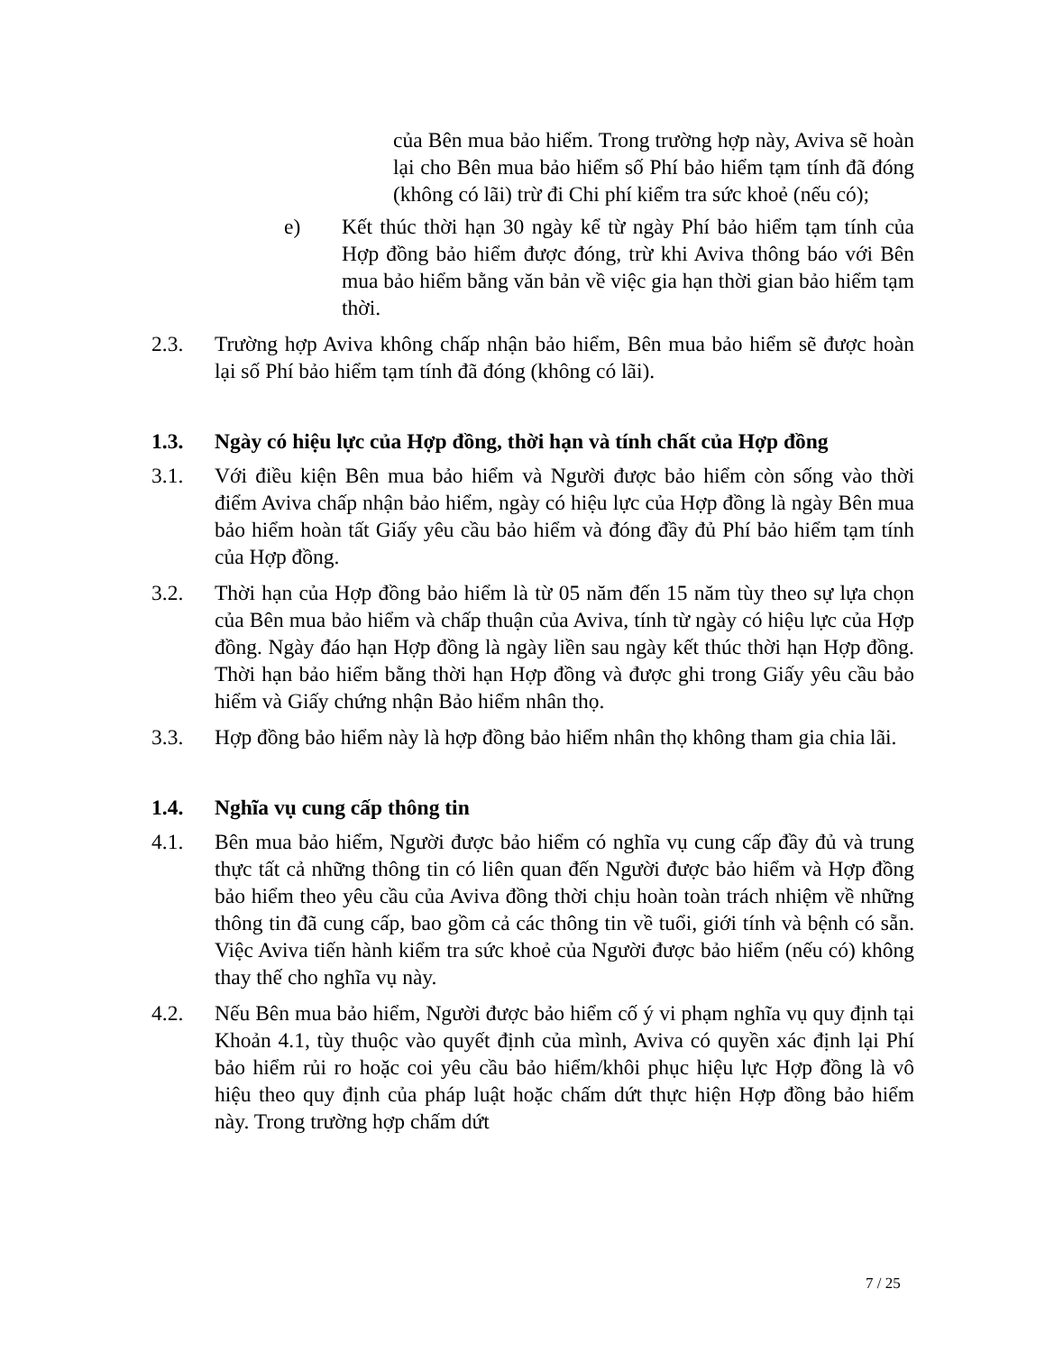của Bên mua bảo hiểm. Trong trường hợp này, Aviva sẽ hoàn lại cho Bên mua bảo hiểm số Phí bảo hiểm tạm tính đã đóng (không có lãi) trừ đi Chi phí kiểm tra sức khoẻ (nếu có);
e) Kết thúc thời hạn 30 ngày kể từ ngày Phí bảo hiểm tạm tính của Hợp đồng bảo hiểm được đóng, trừ khi Aviva thông báo với Bên mua bảo hiểm bằng văn bản về việc gia hạn thời gian bảo hiểm tạm thời.
2.3. Trường hợp Aviva không chấp nhận bảo hiểm, Bên mua bảo hiểm sẽ được hoàn lại số Phí bảo hiểm tạm tính đã đóng (không có lãi).
1.3. Ngày có hiệu lực của Hợp đồng, thời hạn và tính chất của Hợp đồng
3.1. Với điều kiện Bên mua bảo hiểm và Người được bảo hiểm còn sống vào thời điểm Aviva chấp nhận bảo hiểm, ngày có hiệu lực của Hợp đồng là ngày Bên mua bảo hiểm hoàn tất Giấy yêu cầu bảo hiểm và đóng đầy đủ Phí bảo hiểm tạm tính của Hợp đồng.
3.2. Thời hạn của Hợp đồng bảo hiểm là từ 05 năm đến 15 năm tùy theo sự lựa chọn của Bên mua bảo hiểm và chấp thuận của Aviva, tính từ ngày có hiệu lực của Hợp đồng. Ngày đáo hạn Hợp đồng là ngày liền sau ngày kết thúc thời hạn Hợp đồng. Thời hạn bảo hiểm bằng thời hạn Hợp đồng và được ghi trong Giấy yêu cầu bảo hiểm và Giấy chứng nhận Bảo hiểm nhân thọ.
3.3. Hợp đồng bảo hiểm này là hợp đồng bảo hiểm nhân thọ không tham gia chia lãi.
1.4. Nghĩa vụ cung cấp thông tin
4.1. Bên mua bảo hiểm, Người được bảo hiểm có nghĩa vụ cung cấp đầy đủ và trung thực tất cả những thông tin có liên quan đến Người được bảo hiểm và Hợp đồng bảo hiểm theo yêu cầu của Aviva đồng thời chịu hoàn toàn trách nhiệm về những thông tin đã cung cấp, bao gồm cả các thông tin về tuổi, giới tính và bệnh có sẵn. Việc Aviva tiến hành kiểm tra sức khoẻ của Người được bảo hiểm (nếu có) không thay thế cho nghĩa vụ này.
4.2. Nếu Bên mua bảo hiểm, Người được bảo hiểm cố ý vi phạm nghĩa vụ quy định tại Khoản 4.1, tùy thuộc vào quyết định của mình, Aviva có quyền xác định lại Phí bảo hiểm rủi ro hoặc coi yêu cầu bảo hiểm/khôi phục hiệu lực Hợp đồng là vô hiệu theo quy định của pháp luật hoặc chấm dứt thực hiện Hợp đồng bảo hiểm này. Trong trường hợp chấm dứt
7 / 25